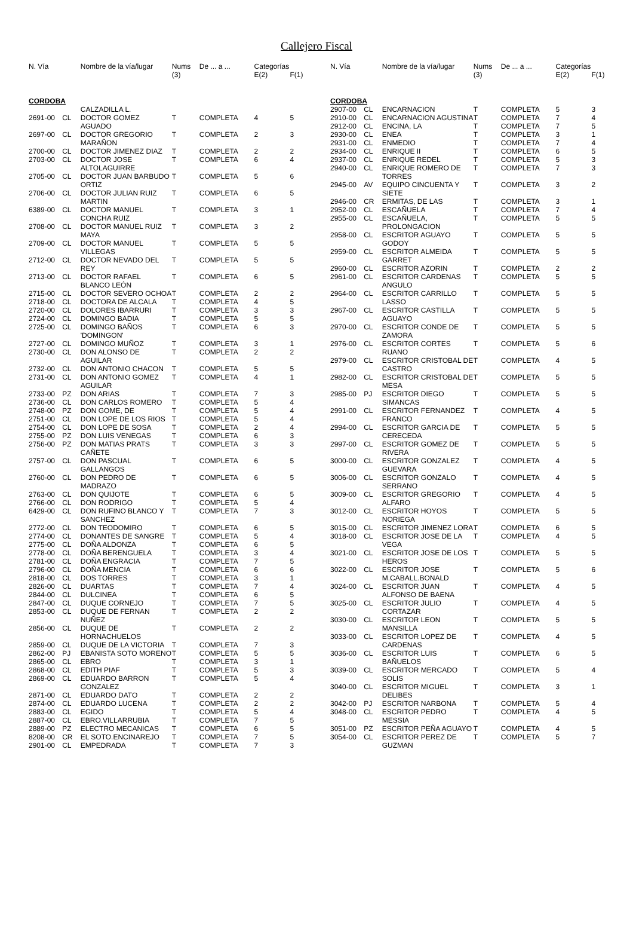Callejero Fiscal
| N. Vía | | Nombre de la vía/lugar | Nums (3) | De ... a ... | Categorías E(2) | F(1) |
| --- | --- | --- | --- | --- | --- | --- |
| CORDOBA | | | | | | |
| | | CALZADILLA L. | | | | |
| 2691-00 | CL | DOCTOR GOMEZ AGUADO | T | COMPLETA | 4 | 5 |
| 2697-00 | CL | DOCTOR GREGORIO MARAÑON | T | COMPLETA | 2 | 3 |
| 2700-00 | CL | DOCTOR JIMENEZ DIAZ | T | COMPLETA | 2 | 2 |
| 2703-00 | CL | DOCTOR JOSE ALTOLAGUIRRE | T | COMPLETA | 6 | 4 |
| 2705-00 | CL | DOCTOR JUAN BARBUDO ORTIZ | T | COMPLETA | 5 | 6 |
| 2706-00 | CL | DOCTOR JULIAN RUIZ MARTIN | T | COMPLETA | 6 | 5 |
| 6389-00 | CL | DOCTOR MANUEL CONCHA RUIZ | T | COMPLETA | 3 | 1 |
| 2708-00 | CL | DOCTOR MANUEL RUIZ MAYA | T | COMPLETA | 3 | 2 |
| 2709-00 | CL | DOCTOR MANUEL VILLEGAS | T | COMPLETA | 5 | 5 |
| 2712-00 | CL | DOCTOR NEVADO DEL REY | T | COMPLETA | 5 | 5 |
| 2713-00 | CL | DOCTOR RAFAEL BLANCO LEÓN | T | COMPLETA | 6 | 5 |
| 2715-00 | CL | DOCTOR SEVERO OCHOA | T | COMPLETA | 2 | 2 |
| 2718-00 | CL | DOCTORA DE ALCALA | T | COMPLETA | 4 | 5 |
| 2720-00 | CL | DOLORES IBARRURI | T | COMPLETA | 3 | 3 |
| 2724-00 | CL | DOMINGO BADIA | T | COMPLETA | 5 | 5 |
| 2725-00 | CL | DOMINGO BAÑOS 'DOMINGON' | T | COMPLETA | 6 | 3 |
| 2727-00 | CL | DOMINGO MUÑOZ | T | COMPLETA | 3 | 1 |
| 2730-00 | CL | DON ALONSO DE AGUILAR | T | COMPLETA | 2 | 2 |
| 2732-00 | CL | DON ANTONIO CHACON | T | COMPLETA | 5 | 5 |
| 2731-00 | CL | DON ANTONIO GOMEZ AGUILAR | T | COMPLETA | 4 | 1 |
| 2733-00 | PZ | DON ARIAS | T | COMPLETA | 7 | 3 |
| 2736-00 | CL | DON CARLOS ROMERO | T | COMPLETA | 5 | 4 |
| 2748-00 | PZ | DON GOME, DE | T | COMPLETA | 5 | 4 |
| 2751-00 | CL | DON LOPE DE LOS RIOS | T | COMPLETA | 5 | 4 |
| 2754-00 | CL | DON LOPE DE SOSA | T | COMPLETA | 2 | 4 |
| 2755-00 | PZ | DON LUIS VENEGAS | T | COMPLETA | 6 | 3 |
| 2756-00 | PZ | DON MATIAS PRATS CAÑETE | T | COMPLETA | 3 | 3 |
| 2757-00 | CL | DON PASCUAL GALLANGOS | T | COMPLETA | 6 | 5 |
| 2760-00 | CL | DON PEDRO DE MADRAZO | T | COMPLETA | 6 | 5 |
| 2763-00 | CL | DON QUIJOTE | T | COMPLETA | 6 | 5 |
| 2766-00 | CL | DON RODRIGO | T | COMPLETA | 5 | 4 |
| 6429-00 | CL | DON RUFINO BLANCO Y SANCHEZ | T | COMPLETA | 7 | 3 |
| 2772-00 | CL | DON TEODOMIRO | T | COMPLETA | 6 | 5 |
| 2774-00 | CL | DONANTES DE SANGRE | T | COMPLETA | 5 | 4 |
| 2775-00 | CL | DOÑA ALDONZA | T | COMPLETA | 6 | 5 |
| 2778-00 | CL | DOÑA BERENGUELA | T | COMPLETA | 3 | 4 |
| 2781-00 | CL | DOÑA ENGRACIA | T | COMPLETA | 7 | 5 |
| 2796-00 | CL | DOÑA MENCIA | T | COMPLETA | 6 | 6 |
| 2818-00 | CL | DOS TORRES | T | COMPLETA | 3 | 1 |
| 2826-00 | CL | DUARTAS | T | COMPLETA | 7 | 4 |
| 2844-00 | CL | DULCINEA | T | COMPLETA | 6 | 5 |
| 2847-00 | CL | DUQUE CORNEJO | T | COMPLETA | 7 | 5 |
| 2853-00 | CL | DUQUE DE FERNAN NUÑEZ | T | COMPLETA | 2 | 2 |
| 2856-00 | CL | DUQUE DE HORNACHUELOS | T | COMPLETA | 2 | 2 |
| 2859-00 | CL | DUQUE DE LA VICTORIA | T | COMPLETA | 7 | 3 |
| 2862-00 | PJ | EBANISTA SOTO MORENO | T | COMPLETA | 5 | 5 |
| 2865-00 | CL | EBRO | T | COMPLETA | 3 | 1 |
| 2868-00 | CL | EDITH PIAF | T | COMPLETA | 5 | 3 |
| 2869-00 | CL | EDUARDO BARRON GONZALEZ | T | COMPLETA | 5 | 4 |
| 2871-00 | CL | EDUARDO DATO | T | COMPLETA | 2 | 2 |
| 2874-00 | CL | EDUARDO LUCENA | T | COMPLETA | 2 | 2 |
| 2883-00 | CL | EGIDO | T | COMPLETA | 5 | 4 |
| 2887-00 | CL | EBRO.VILLARRUBIA | T | COMPLETA | 7 | 5 |
| 2889-00 | PZ | ELECTRO MECANICAS | T | COMPLETA | 6 | 5 |
| 8208-00 | CR | EL SOTO.ENCINAREJO | T | COMPLETA | 7 | 5 |
| 2901-00 | CL | EMPEDRADA | T | COMPLETA | 7 | 3 |
| N. Vía | | Nombre de la vía/lugar | Nums (3) | De ... a ... | Categorías E(2) | F(1) |
| --- | --- | --- | --- | --- | --- | --- |
| CORDOBA | | | | | | |
| 2907-00 | CL | ENCARNACION | T | COMPLETA | 5 | 3 |
| 2910-00 | CL | ENCARNACION AGUSTINA | T | COMPLETA | 7 | 4 |
| 2912-00 | CL | ENCINA, LA | T | COMPLETA | 7 | 5 |
| 2930-00 | CL | ENEA | T | COMPLETA | 3 | 1 |
| 2931-00 | CL | ENMEDIO | T | COMPLETA | 7 | 4 |
| 2934-00 | CL | ENRIQUE II | T | COMPLETA | 6 | 5 |
| 2937-00 | CL | ENRIQUE REDEL | T | COMPLETA | 5 | 3 |
| 2940-00 | CL | ENRIQUE ROMERO DE TORRES | T | COMPLETA | 7 | 3 |
| 2945-00 | AV | EQUIPO CINCUENTA Y SIETE | T | COMPLETA | 3 | 2 |
| 2946-00 | CR | ERMITAS, DE LAS | T | COMPLETA | 3 | 1 |
| 2952-00 | CL | ESCAÑUELA | T | COMPLETA | 7 | 4 |
| 2955-00 | CL | ESCAÑUELA, PROLONGACION | T | COMPLETA | 5 | 5 |
| 2958-00 | CL | ESCRITOR AGUAYO GODOY | T | COMPLETA | 5 | 5 |
| 2959-00 | CL | ESCRITOR ALMEIDA GARRET | T | COMPLETA | 5 | 5 |
| 2960-00 | CL | ESCRITOR AZORIN | T | COMPLETA | 2 | 2 |
| 2961-00 | CL | ESCRITOR CARDENAS ANGULO | T | COMPLETA | 5 | 5 |
| 2964-00 | CL | ESCRITOR CARRILLO LASSO | T | COMPLETA | 5 | 5 |
| 2967-00 | CL | ESCRITOR CASTILLA AGUAYO | T | COMPLETA | 5 | 5 |
| 2970-00 | CL | ESCRITOR CONDE DE ZAMORA | T | COMPLETA | 5 | 5 |
| 2976-00 | CL | ESCRITOR CORTES RUANO | T | COMPLETA | 5 | 6 |
| 2979-00 | CL | ESCRITOR CRISTOBAL DE CASTRO | T | COMPLETA | 4 | 5 |
| 2982-00 | CL | ESCRITOR CRISTOBAL DE MESA | T | COMPLETA | 5 | 5 |
| 2985-00 | PJ | ESCRITOR DIEGO SIMANCAS | T | COMPLETA | 5 | 5 |
| 2991-00 | CL | ESCRITOR FERNANDEZ FRANCO | T | COMPLETA | 4 | 5 |
| 2994-00 | CL | ESCRITOR GARCIA DE CERECEDA | T | COMPLETA | 5 | 5 |
| 2997-00 | CL | ESCRITOR GOMEZ DE RIVERA | T | COMPLETA | 5 | 5 |
| 3000-00 | CL | ESCRITOR GONZALEZ GUEVARA | T | COMPLETA | 4 | 5 |
| 3006-00 | CL | ESCRITOR GONZALO SERRANO | T | COMPLETA | 4 | 5 |
| 3009-00 | CL | ESCRITOR GREGORIO ALFARO | T | COMPLETA | 4 | 5 |
| 3012-00 | CL | ESCRITOR HOYOS NORIEGA | T | COMPLETA | 5 | 5 |
| 3015-00 | CL | ESCRITOR JIMENEZ LORA | T | COMPLETA | 6 | 5 |
| 3018-00 | CL | ESCRITOR JOSE DE LA VEGA | T | COMPLETA | 4 | 5 |
| 3021-00 | CL | ESCRITOR JOSE DE LOS HEROS | T | COMPLETA | 5 | 5 |
| 3022-00 | CL | ESCRITOR JOSE M.CABALL.BONALD | T | COMPLETA | 5 | 6 |
| 3024-00 | CL | ESCRITOR JUAN ALFONSO DE BAENA | T | COMPLETA | 4 | 5 |
| 3025-00 | CL | ESCRITOR JULIO CORTAZAR | T | COMPLETA | 4 | 5 |
| 3030-00 | CL | ESCRITOR LEON MANSILLA | T | COMPLETA | 5 | 5 |
| 3033-00 | CL | ESCRITOR LOPEZ DE CARDENAS | T | COMPLETA | 4 | 5 |
| 3036-00 | CL | ESCRITOR LUIS BAÑUELOS | T | COMPLETA | 6 | 5 |
| 3039-00 | CL | ESCRITOR MERCADO SOLIS | T | COMPLETA | 5 | 4 |
| 3040-00 | CL | ESCRITOR MIGUEL DELIBES | T | COMPLETA | 3 | 1 |
| 3042-00 | PJ | ESCRITOR NARBONA | T | COMPLETA | 5 | 4 |
| 3048-00 | CL | ESCRITOR PEDRO MESSIA | T | COMPLETA | 4 | 5 |
| 3051-00 | PZ | ESCRITOR PEÑA AGUAYO | T | COMPLETA | 4 | 5 |
| 3054-00 | CL | ESCRITOR PEREZ DE GUZMAN | T | COMPLETA | 5 | 7 |